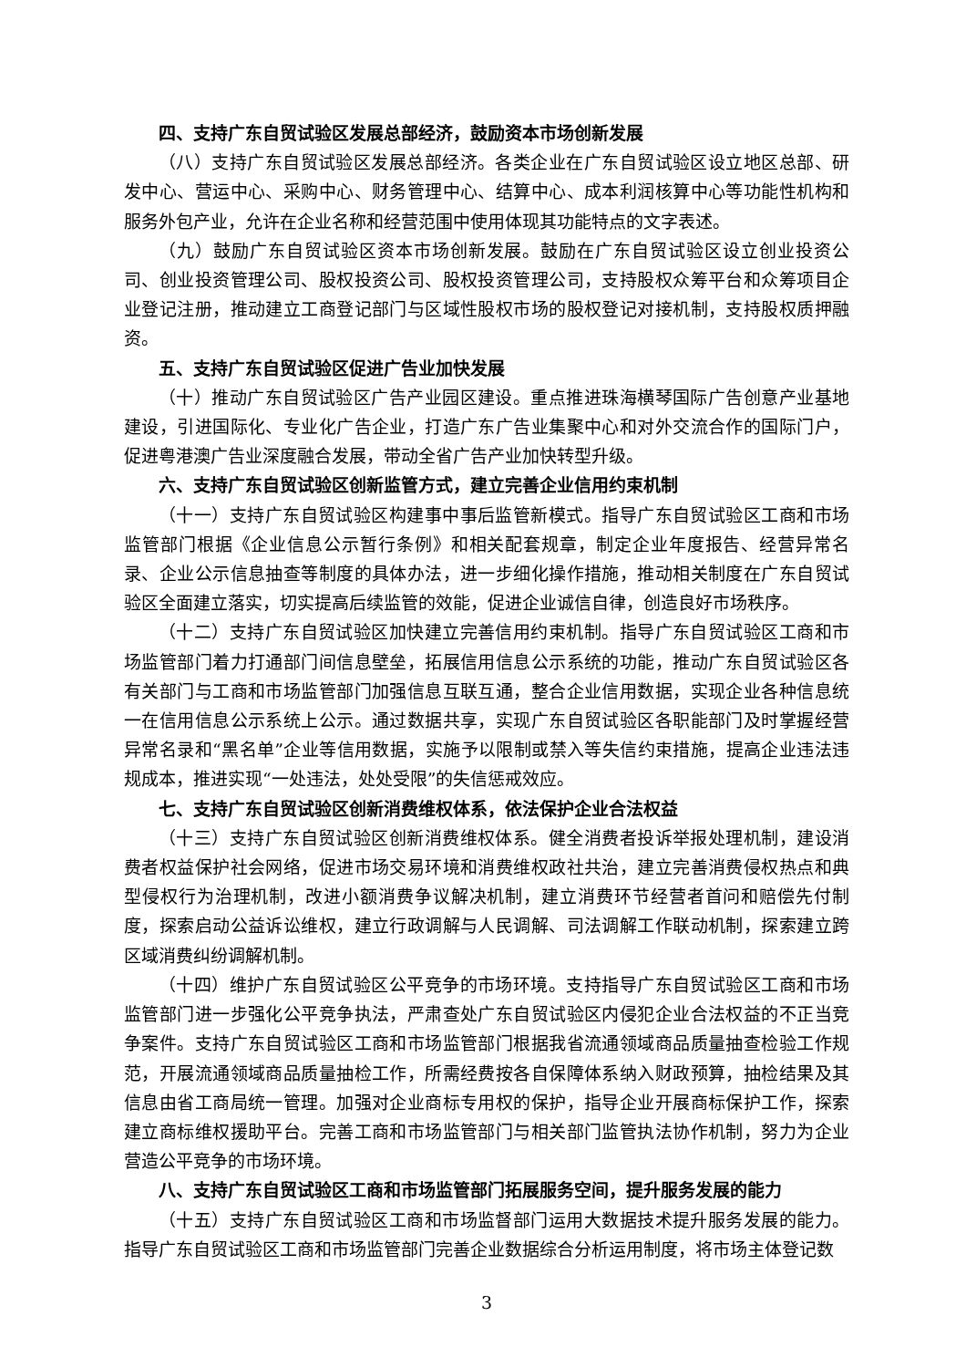四、支持广东自贸试验区发展总部经济，鼓励资本市场创新发展
（八）支持广东自贸试验区发展总部经济。各类企业在广东自贸试验区设立地区总部、研发中心、营运中心、采购中心、财务管理中心、结算中心、成本利润核算中心等功能性机构和服务外包产业，允许在企业名称和经营范围中使用体现其功能特点的文字表述。
（九）鼓励广东自贸试验区资本市场创新发展。鼓励在广东自贸试验区设立创业投资公司、创业投资管理公司、股权投资公司、股权投资管理公司，支持股权众筹平台和众筹项目企业登记注册，推动建立工商登记部门与区域性股权市场的股权登记对接机制，支持股权质押融资。
五、支持广东自贸试验区促进广告业加快发展
（十）推动广东自贸试验区广告产业园区建设。重点推进珠海横琴国际广告创意产业基地建设，引进国际化、专业化广告企业，打造广东广告业集聚中心和对外交流合作的国际门户，促进粤港澳广告业深度融合发展，带动全省广告产业加快转型升级。
六、支持广东自贸试验区创新监管方式，建立完善企业信用约束机制
（十一）支持广东自贸试验区构建事中事后监管新模式。指导广东自贸试验区工商和市场监管部门根据《企业信息公示暂行条例》和相关配套规章，制定企业年度报告、经营异常名录、企业公示信息抽查等制度的具体办法，进一步细化操作措施，推动相关制度在广东自贸试验区全面建立落实，切实提高后续监管的效能，促进企业诚信自律，创造良好市场秩序。
（十二）支持广东自贸试验区加快建立完善信用约束机制。指导广东自贸试验区工商和市场监管部门着力打通部门间信息壁垒，拓展信用信息公示系统的功能，推动广东自贸试验区各有关部门与工商和市场监管部门加强信息互联互通，整合企业信用数据，实现企业各种信息统一在信用信息公示系统上公示。通过数据共享，实现广东自贸试验区各职能部门及时掌握经营异常名录和“黑名单”企业等信用数据，实施予以限制或禁入等失信约束措施，提高企业违法违规成本，推进实现“一处违法，处处受限”的失信惩戒效应。
七、支持广东自贸试验区创新消费维权体系，依法保护企业合法权益
（十三）支持广东自贸试验区创新消费维权体系。健全消费者投诉举报处理机制，建设消费者权益保护社会网络，促进市场交易环境和消费维权政社共治，建立完善消费侵权热点和典型侵权行为治理机制，改进小额消费争议解决机制，建立消费环节经营者首问和赔偿先付制度，探索启动公益诉讼维权，建立行政调解与人民调解、司法调解工作联动机制，探索建立跨区域消费纠纷调解机制。
（十四）维护广东自贸试验区公平竞争的市场环境。支持指导广东自贸试验区工商和市场监管部门进一步强化公平竞争执法，严肃查处广东自贸试验区内侵犯企业合法权益的不正当竞争案件。支持广东自贸试验区工商和市场监管部门根据我省流通领域商品质量抽查检验工作规范，开展流通领域商品质量抽检工作，所需经费按各自保障体系纳入财政预算，抽检结果及其信息由省工商局统一管理。加强对企业商标专用权的保护，指导企业开展商标保护工作，探索建立商标维权援助平台。完善工商和市场监管部门与相关部门监管执法协作机制，努力为企业营造公平竞争的市场环境。
八、支持广东自贸试验区工商和市场监管部门拓展服务空间，提升服务发展的能力
（十五）支持广东自贸试验区工商和市场监督部门运用大数据技术提升服务发展的能力。指导广东自贸试验区工商和市场监管部门完善企业数据综合分析运用制度，将市场主体登记数
3